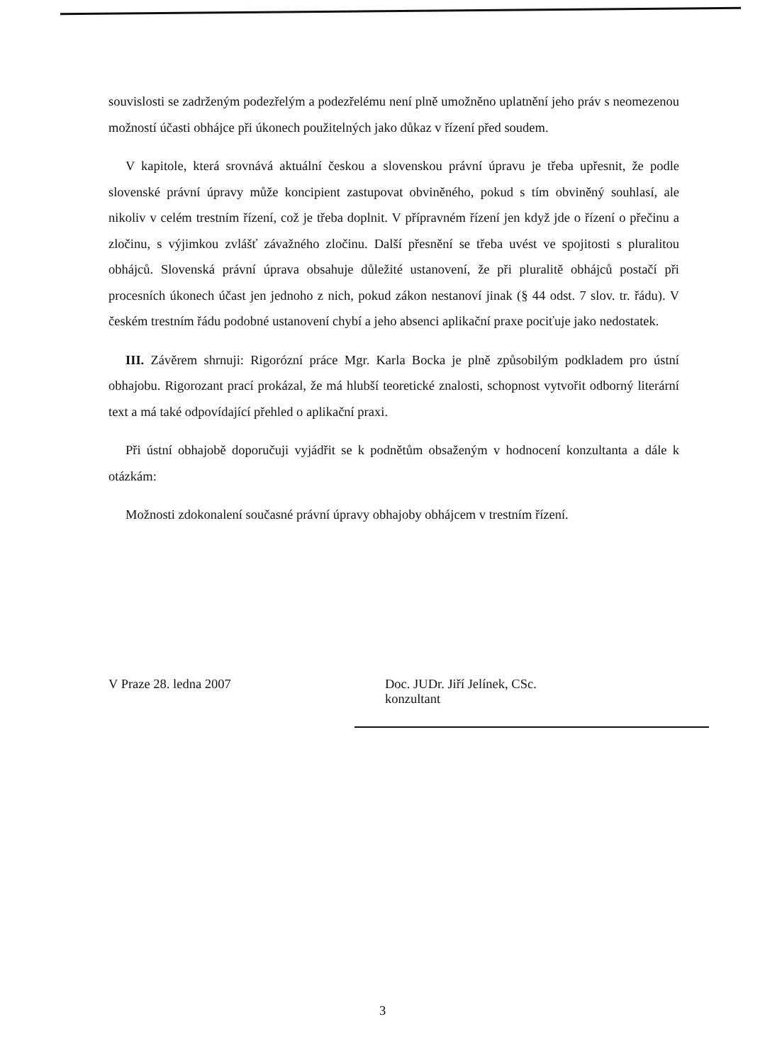souvislosti se zadrženým podezřelým a podezřelému není plně umožněno uplatnění jeho práv s neomezenou možností účasti obhájce při úkonech použitelných jako důkaz v řízení před soudem.
V kapitole, která srovnává aktuální českou a slovenskou právní úpravu je třeba upřesnit, že podle slovenské právní úpravy může koncipient zastupovat obviněného, pokud s tím obviněný souhlasí, ale nikoliv v celém trestním řízení, což je třeba doplnit. V přípravném řízení jen když jde o řízení o přečinu a zločinu, s výjimkou zvlášť závažného zločinu. Další přesnění se třeba uvést ve spojitosti s pluralitou obhájců. Slovenská právní úprava obsahuje důležité ustanovení, že při pluralitě obhájců postačí při procesních úkonech účast jen jednoho z nich, pokud zákon nestanoví jinak (§ 44 odst. 7 slov. tr. řádu). V českém trestním řádu podobné ustanovení chybí a jeho absenci aplikační praxe pociťuje jako nedostatek.
III. Závěrem shrnuji: Rigorózní práce Mgr. Karla Bocka je plně způsobilým podkladem pro ústní obhajobu. Rigorozant prací prokázal, že má hlubší teoretické znalosti, schopnost vytvořit odborný literární text a má také odpovídající přehled o aplikační praxi.
Při ústní obhajobě doporučuji vyjádřit se k podnětům obsaženým v hodnocení konzultanta a dále k otázkám:
Možnosti zdokonalení současné právní úpravy obhajoby obhájcem v trestním řízení.
V Praze 28. ledna 2007 Doc. JUDr. Jiří Jelínek, CSc.
konzultant
3